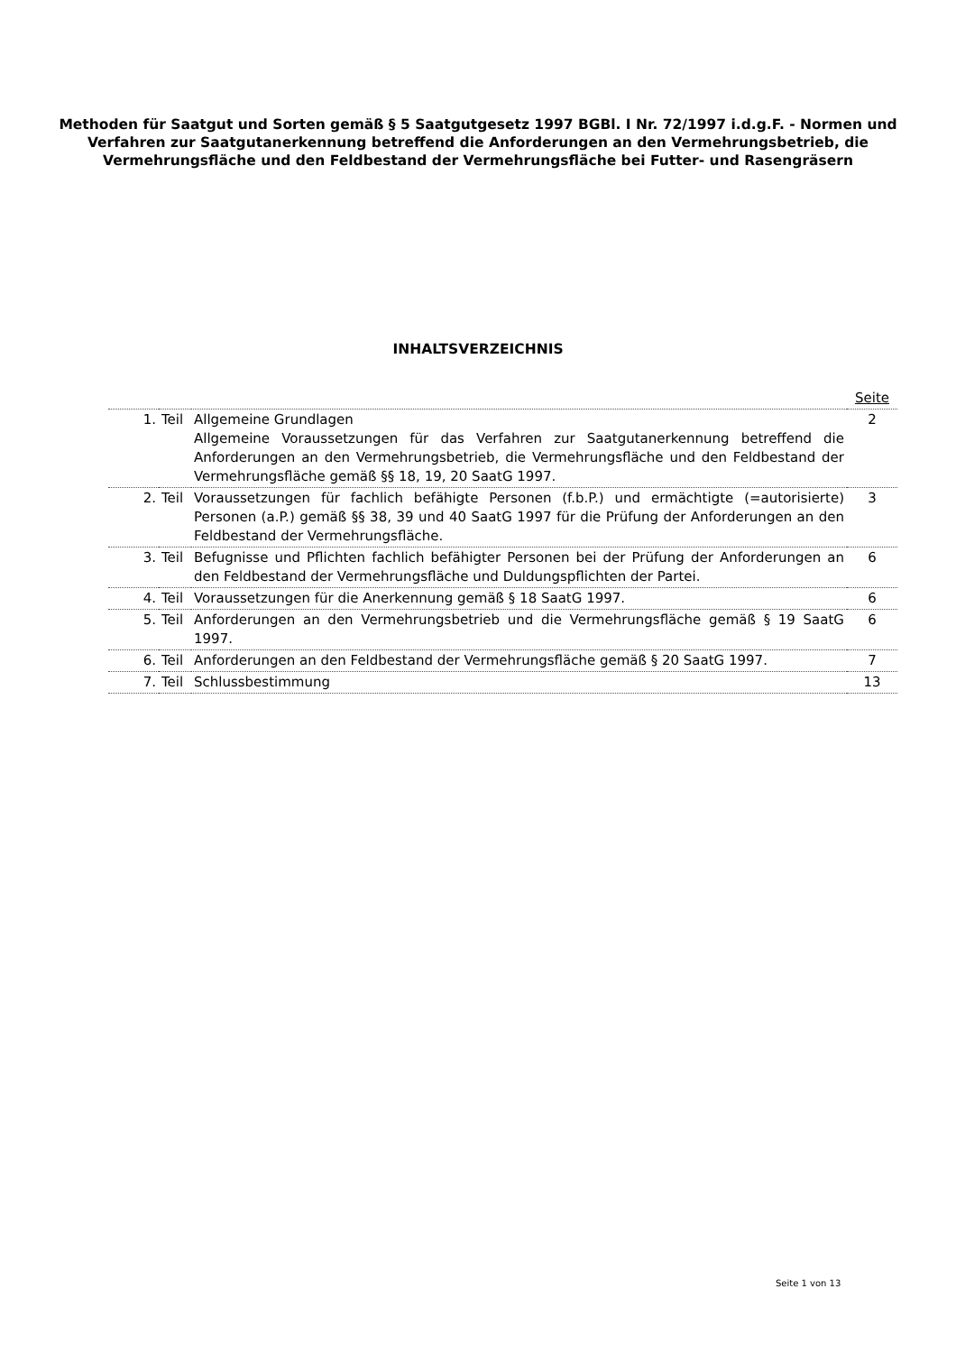Methoden für Saatgut und Sorten gemäß § 5 Saatgutgesetz 1997 BGBl. I Nr. 72/1997 i.d.g.F. - Normen und Verfahren zur Saatgutanerkennung betreffend die Anforderungen an den Vermehrungsbetrieb, die Vermehrungsfläche und den Feldbestand der Vermehrungsfläche bei Futter- und Rasengräsern
INHALTSVERZEICHNIS
| | | | Seite |
| 1. | Teil | Allgemeine Grundlagen Allgemeine Voraussetzungen für das Verfahren zur Saatgutanerkennung betreffend die Anforderungen an den Vermehrungsbetrieb, die Vermehrungsfläche und den Feldbestand der Vermehrungsfläche gemäß §§ 18, 19, 20 SaatG 1997. | 2 |
| 2. | Teil | Voraussetzungen für fachlich befähigte Personen (f.b.P.) und ermächtigte (=autorisierte) Personen (a.P.) gemäß §§ 38, 39 und 40 SaatG 1997 für die Prüfung der Anforderungen an den Feldbestand der Vermehrungsfläche. | 3 |
| 3. | Teil | Befugnisse und Pflichten fachlich befähigter Personen bei der Prüfung der Anforderungen an den Feldbestand der Vermehrungsfläche und Duldungspflichten der Partei. | 6 |
| 4. | Teil | Voraussetzungen für die Anerkennung gemäß § 18 SaatG 1997. | 6 |
| 5. | Teil | Anforderungen an den Vermehrungsbetrieb und die Vermehrungsfläche gemäß § 19 SaatG 1997. | 6 |
| 6. | Teil | Anforderungen an den Feldbestand der Vermehrungsfläche gemäß § 20 SaatG 1997. | 7 |
| 7. | Teil | Schlussbestimmung | 13 |
Seite 1 von 13